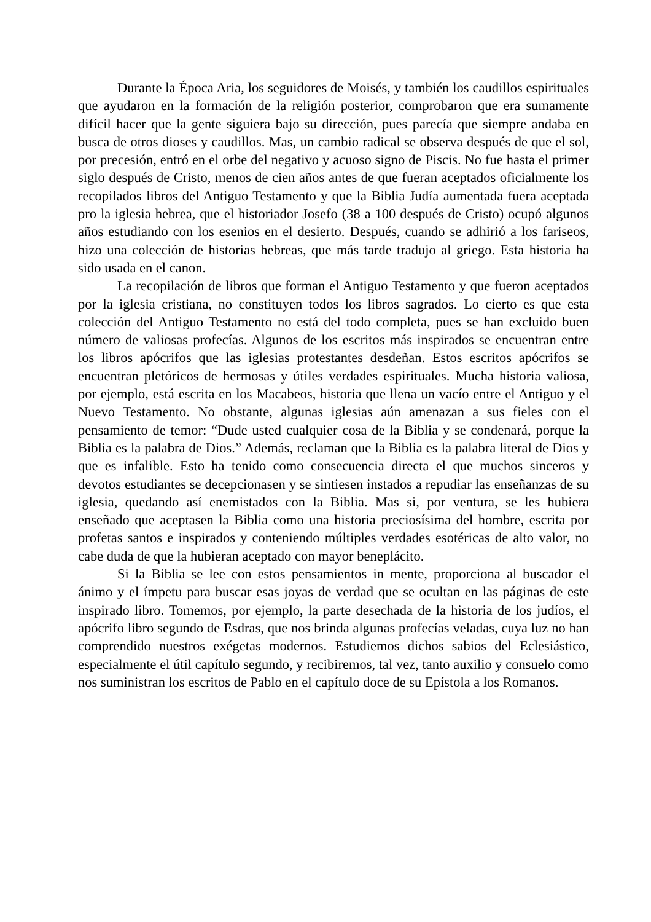Durante la Época Aria, los seguidores de Moisés, y también los caudillos espirituales que ayudaron en la formación de la religión posterior, comprobaron que era sumamente difícil hacer que la gente siguiera bajo su dirección, pues parecía que siempre andaba en busca de otros dioses y caudillos. Mas, un cambio radical se observa después de que el sol, por precesión, entró en el orbe del negativo y acuoso signo de Piscis. No fue hasta el primer siglo después de Cristo, menos de cien años antes de que fueran aceptados oficialmente los recopilados libros del Antiguo Testamento y que la Biblia Judía aumentada fuera aceptada pro la iglesia hebrea, que el historiador Josefo (38 a 100 después de Cristo) ocupó algunos años estudiando con los esenios en el desierto. Después, cuando se adhirió a los fariseos, hizo una colección de historias hebreas, que más tarde tradujo al griego. Esta historia ha sido usada en el canon.
La recopilación de libros que forman el Antiguo Testamento y que fueron aceptados por la iglesia cristiana, no constituyen todos los libros sagrados. Lo cierto es que esta colección del Antiguo Testamento no está del todo completa, pues se han excluido buen número de valiosas profecías. Algunos de los escritos más inspirados se encuentran entre los libros apócrifos que las iglesias protestantes desdeñan. Estos escritos apócrifos se encuentran pletóricos de hermosas y útiles verdades espirituales. Mucha historia valiosa, por ejemplo, está escrita en los Macabeos, historia que llena un vacío entre el Antiguo y el Nuevo Testamento. No obstante, algunas iglesias aún amenazan a sus fieles con el pensamiento de temor: “Dude usted cualquier cosa de la Biblia y se condenará, porque la Biblia es la palabra de Dios.” Además, reclaman que la Biblia es la palabra literal de Dios y que es infalible. Esto ha tenido como consecuencia directa el que muchos sinceros y devotos estudiantes se decepcionasen y se sintiesen instados a repudiar las enseñanzas de su iglesia, quedando así enemistados con la Biblia. Mas si, por ventura, se les hubiera enseñado que aceptasen la Biblia como una historia preciosísima del hombre, escrita por profetas santos e inspirados y conteniendo múltiples verdades esotéricas de alto valor, no cabe duda de que la hubieran aceptado con mayor beneplácito.
Si la Biblia se lee con estos pensamientos in mente, proporciona al buscador el ánimo y el ímpetu para buscar esas joyas de verdad que se ocultan en las páginas de este inspirado libro. Tomemos, por ejemplo, la parte desechada de la historia de los judíos, el apócrifo libro segundo de Esdras, que nos brinda algunas profecías veladas, cuya luz no han comprendido nuestros exégetas modernos. Estudiemos dichos sabios del Eclesiástico, especialmente el útil capítulo segundo, y recibiremos, tal vez, tanto auxilio y consuelo como nos suministran los escritos de Pablo en el capítulo doce de su Epístola a los Romanos.